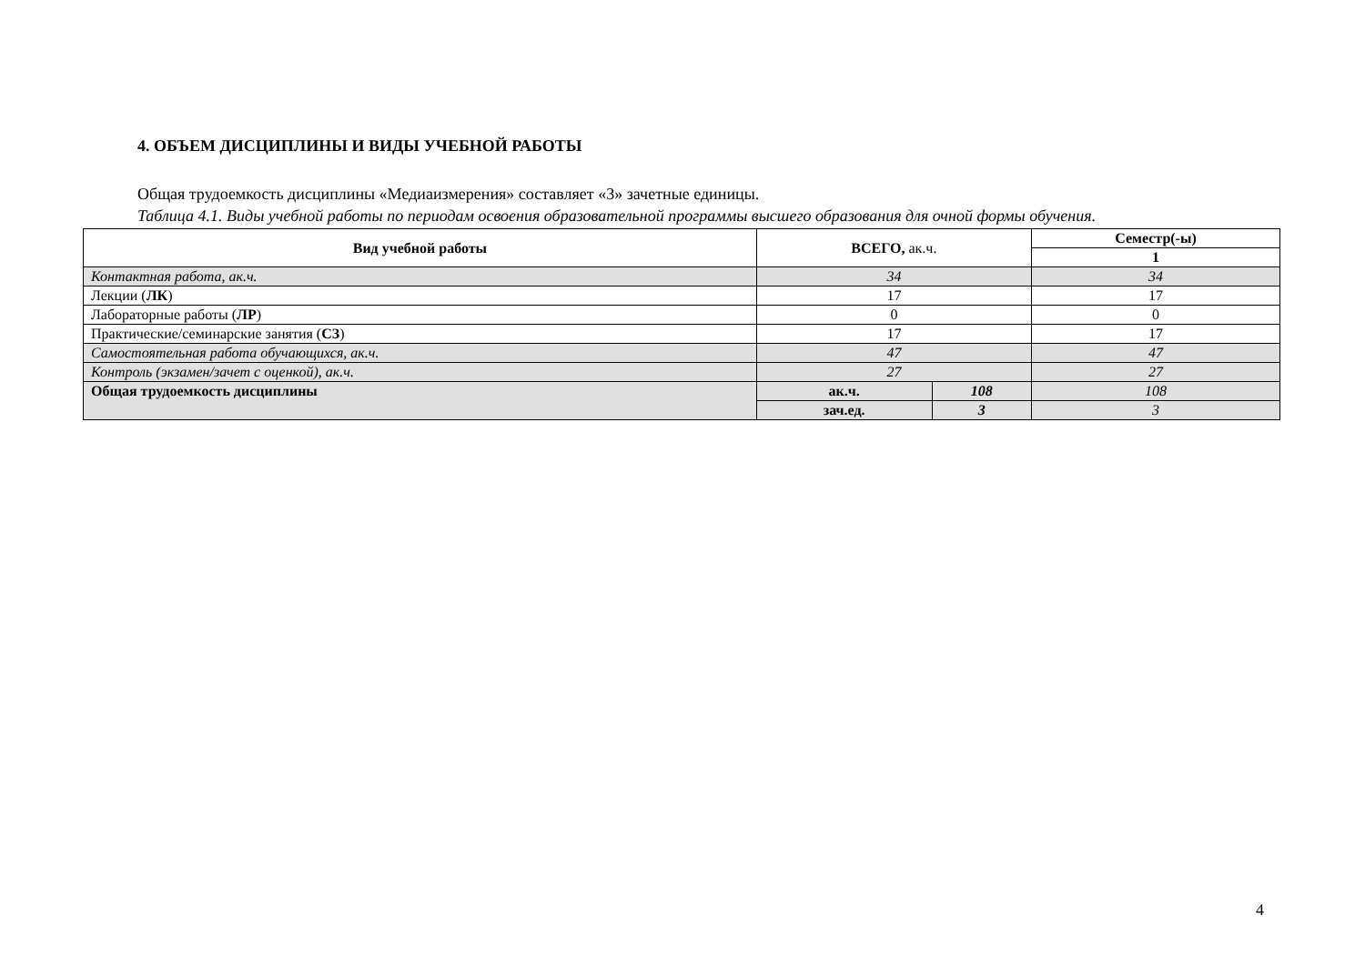4. ОБЪЕМ ДИСЦИПЛИНЫ И ВИДЫ УЧЕБНОЙ РАБОТЫ
Общая трудоемкость дисциплины «Медиаизмерения» составляет «3» зачетные единицы.
Таблица 4.1. Виды учебной работы по периодам освоения образовательной программы высшего образования для очной формы обучения.
| Вид учебной работы | ВСЕГО, ак.ч. | | Семестр(-ы) |
| --- | --- | --- | --- |
| | | | 1 |
| Контактная работа, ак.ч. | 34 | | 34 |
| Лекции ( ЛК ) | 17 | | 17 |
| Лабораторные работы ( ЛР ) | 0 | | 0 |
| Практические/семинарские занятия ( СЗ ) | 17 | | 17 |
| Самостоятельная работа обучающихся, ак.ч. | 47 | | 47 |
| Контроль (экзамен/зачет с оценкой), ак.ч. | 27 | | 27 |
| Общая трудоемкость дисциплины | ак.ч. | 108 | 108 |
| | зач.ед. | 3 | 3 |
4